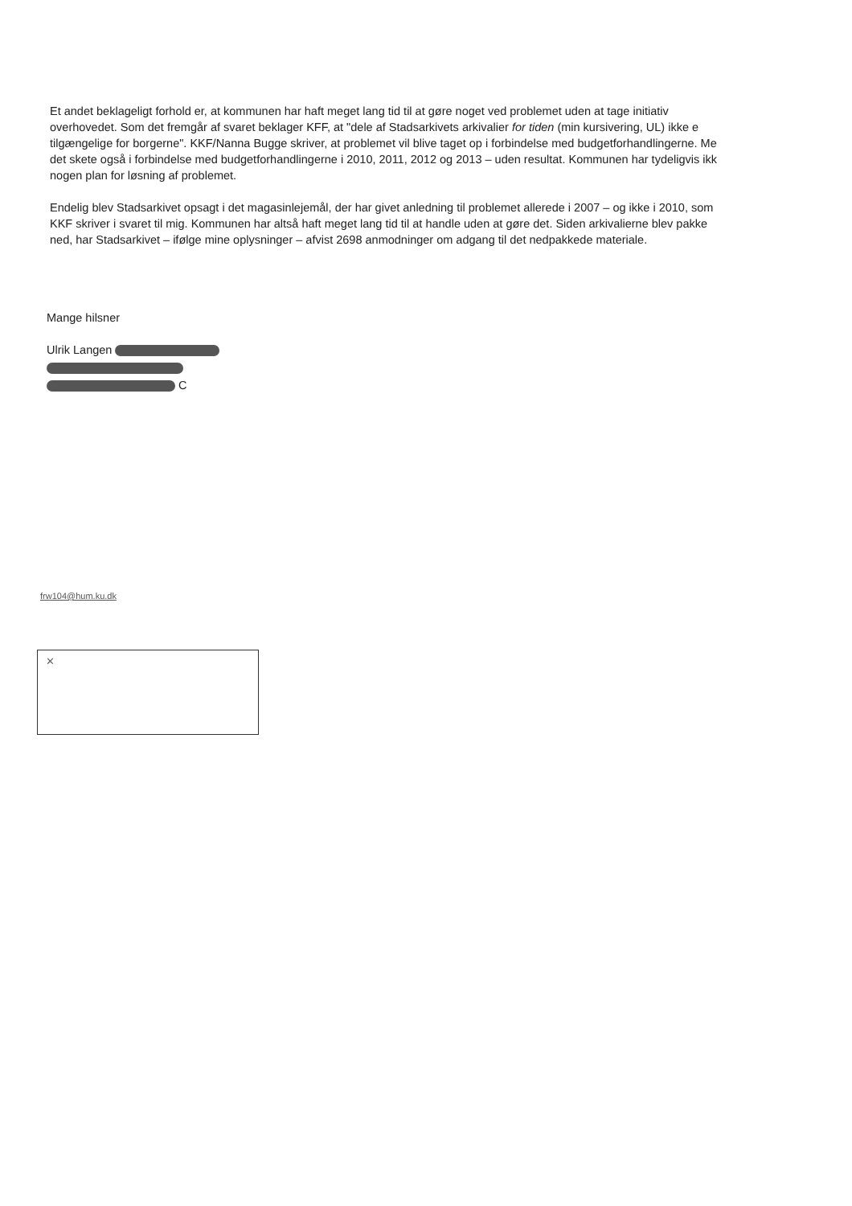Et andet beklageligt forhold er, at kommunen har haft meget lang tid til at gøre noget ved problemet uden at tage initiativ
overhovedet. Som det fremgår af svaret beklager KFF, at "dele af Stadsarkivets arkivalier for tiden (min kursivering, UL) ikke e
tilgængelige for borgerne". KKF/Nanna Bugge skriver, at problemet vil blive taget op i forbindelse med budgetforhandlingerne. Me
det skete også i forbindelse med budgetforhandlingerne i 2010, 2011, 2012 og 2013 – uden resultat. Kommunen har tydeligvis ikk
nogen plan for løsning af problemet.
Endelig blev Stadsarkivet opsagt i det magasinlejemål, der har givet anledning til problemet allerede i 2007 – og ikke i 2010, som
KKF skriver i svaret til mig. Kommunen har altså haft meget lang tid til at handle uden at gøre det. Siden arkivalierne blev pakke
ned, har Stadsarkivet – ifølge mine oplysninger – afvist 2698 anmodninger om adgang til det nedpakkede materiale.
Mange hilsner
Ulrik Langen
C
frw104@hum.ku.dk
✕